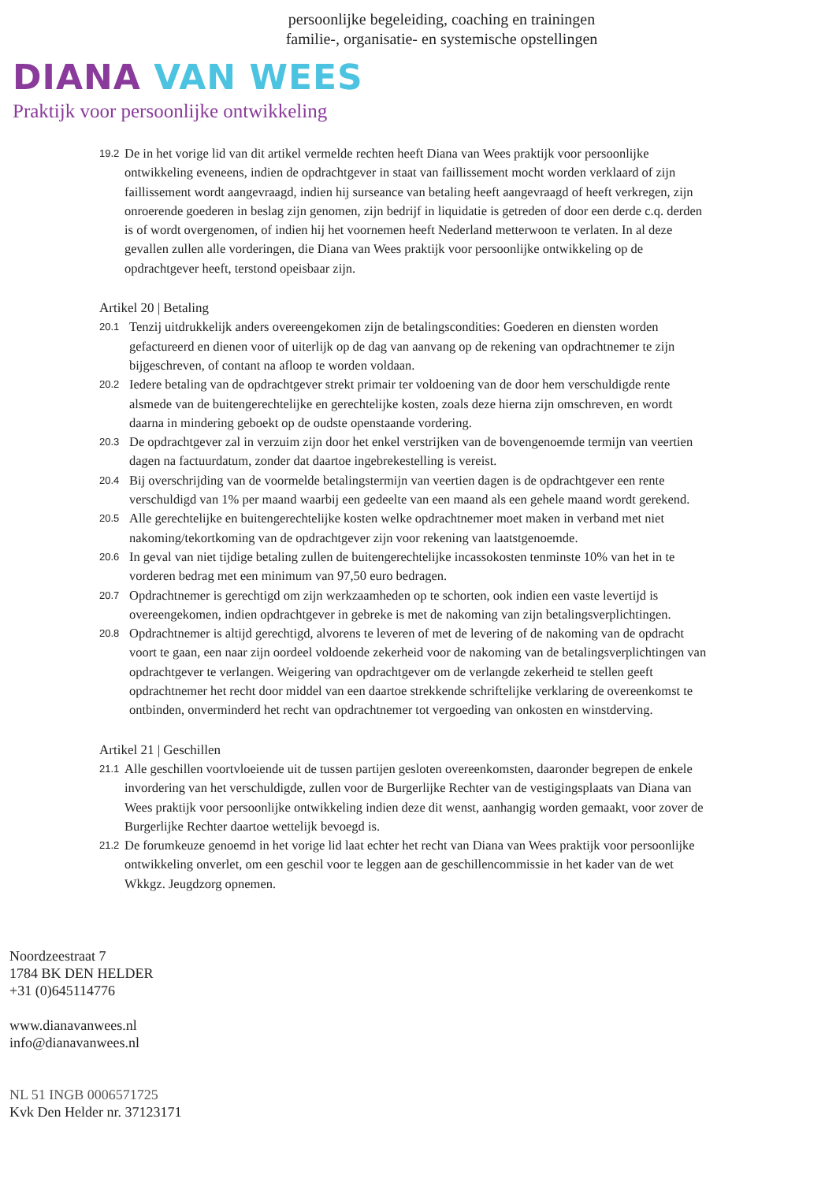persoonlijke begeleiding, coaching en trainingen
familie-, organisatie- en systemische opstellingen
DIANA VAN WEES
Praktijk voor persoonlijke ontwikkeling
19.2 De in het vorige lid van dit artikel vermelde rechten heeft Diana van Wees praktijk voor persoonlijke ontwikkeling eveneens, indien de opdrachtgever in staat van faillissement mocht worden verklaard of zijn faillissement wordt aangevraagd, indien hij surseance van betaling heeft aangevraagd of heeft verkregen, zijn onroerende goederen in beslag zijn genomen, zijn bedrijf in liquidatie is getreden of door een derde c.q. derden is of wordt overgenomen, of indien hij het voornemen heeft Nederland metterwoon te verlaten. In al deze gevallen zullen alle vorderingen, die Diana van Wees praktijk voor persoonlijke ontwikkeling op de opdrachtgever heeft, terstond opeisbaar zijn.
Artikel 20 | Betaling
20.1 Tenzij uitdrukkelijk anders overeengekomen zijn de betalingscondities: Goederen en diensten worden gefactureerd en dienen voor of uiterlijk op de dag van aanvang op de rekening van opdrachtnemer te zijn bijgeschreven, of contant na afloop te worden voldaan.
20.2 Iedere betaling van de opdrachtgever strekt primair ter voldoening van de door hem verschuldigde rente alsmede van de buitengerechtelijke en gerechtelijke kosten, zoals deze hierna zijn omschreven, en wordt daarna in mindering geboekt op de oudste openstaande vordering.
20.3 De opdrachtgever zal in verzuim zijn door het enkel verstrijken van de bovengenoemde termijn van veertien dagen na factuurdatum, zonder dat daartoe ingebrekestelling is vereist.
20.4 Bij overschrijding van de voormelde betalingstermijn van veertien dagen is de opdrachtgever een rente verschuldigd van 1% per maand waarbij een gedeelte van een maand als een gehele maand wordt gerekend.
20.5 Alle gerechtelijke en buitengerechtelijke kosten welke opdrachtnemer moet maken in verband met niet nakoming/tekortkoming van de opdrachtgever zijn voor rekening van laatstgenoemde.
20.6 In geval van niet tijdige betaling zullen de buitengerechtelijke incassokosten tenminste 10% van het in te vorderen bedrag met een minimum van 97,50 euro bedragen.
20.7 Opdrachtnemer is gerechtigd om zijn werkzaamheden op te schorten, ook indien een vaste levertijd is overeengekomen, indien opdrachtgever in gebreke is met de nakoming van zijn betalingsverplichtingen.
20.8 Opdrachtnemer is altijd gerechtigd, alvorens te leveren of met de levering of de nakoming van de opdracht voort te gaan, een naar zijn oordeel voldoende zekerheid voor de nakoming van de betalingsverplichtingen van opdrachtgever te verlangen. Weigering van opdrachtgever om de verlangde zekerheid te stellen geeft opdrachtnemer het recht door middel van een daartoe strekkende schriftelijke verklaring de overeenkomst te ontbinden, onverminderd het recht van opdrachtnemer tot vergoeding van onkosten en winstderving.
Artikel 21 | Geschillen
21.1 Alle geschillen voortvloeiende uit de tussen partijen gesloten overeenkomsten, daaronder begrepen de enkele invordering van het verschuldigde, zullen voor de Burgerlijke Rechter van de vestigingsplaats van Diana van Wees praktijk voor persoonlijke ontwikkeling indien deze dit wenst, aanhangig worden gemaakt, voor zover de Burgerlijke Rechter daartoe wettelijk bevoegd is.
21.2 De forumkeuze genoemd in het vorige lid laat echter het recht van Diana van Wees praktijk voor persoonlijke ontwikkeling onverlet, om een geschil voor te leggen aan de geschillencommissie in het kader van de wet Wkkgz. Jeugdzorg opnemen.
Noordzeestraat 7
1784 BK DEN HELDER
+31 (0)645114776
www.dianavanwees.nl
info@dianavanwees.nl
NL 51 INGB 0006571725
Kvk Den Helder nr. 37123171